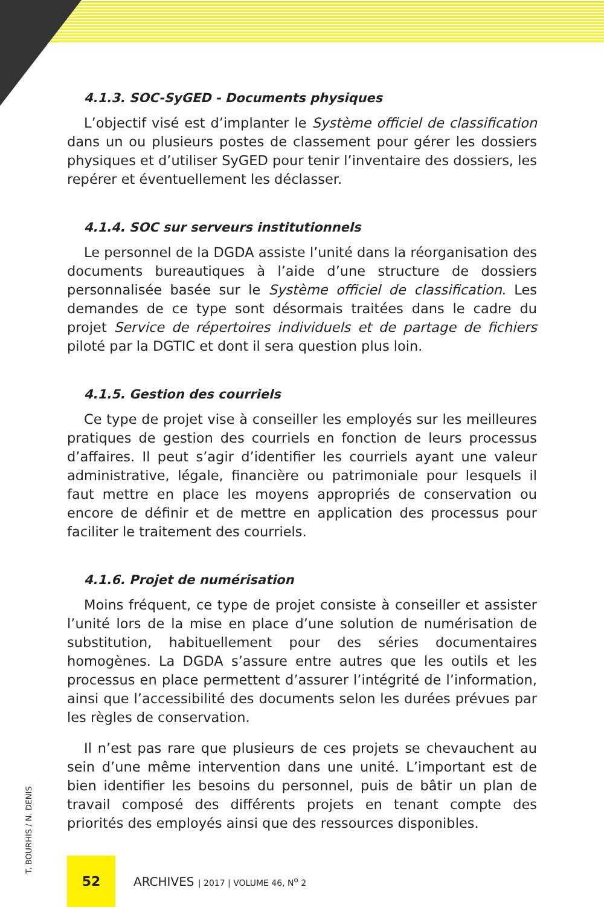4.1.3. SOC-SyGED - Documents physiques
L’objectif visé est d’implanter le Système officiel de classification dans un ou plusieurs postes de classement pour gérer les dossiers physiques et d’utiliser SyGED pour tenir l’inventaire des dossiers, les repérer et éventuellement les déclasser.
4.1.4. SOC sur serveurs institutionnels
Le personnel de la DGDA assiste l’unité dans la réorganisation des documents bureautiques à l’aide d’une structure de dossiers personnalisée basée sur le Système officiel de classification. Les demandes de ce type sont désormais traitées dans le cadre du projet Service de répertoires individuels et de partage de fichiers piloté par la DGTIC et dont il sera question plus loin.
4.1.5. Gestion des courriels
Ce type de projet vise à conseiller les employés sur les meilleures pratiques de gestion des courriels en fonction de leurs processus d’affaires. Il peut s’agir d’identifier les courriels ayant une valeur administrative, légale, financière ou patrimoniale pour lesquels il faut mettre en place les moyens appropriés de conservation ou encore de définir et de mettre en application des processus pour faciliter le traitement des courriels.
4.1.6. Projet de numérisation
Moins fréquent, ce type de projet consiste à conseiller et assister l’unité lors de la mise en place d’une solution de numérisation de substitution, habituellement pour des séries documentaires homogènes. La DGDA s’assure entre autres que les outils et les processus en place permettent d’assurer l’intégrité de l’information, ainsi que l’accessibilité des documents selon les durées prévues par les règles de conservation.
Il n’est pas rare que plusieurs de ces projets se chevauchent au sein d’une même intervention dans une unité. L’important est de bien identifier les besoins du personnel, puis de bâtir un plan de travail composé des différents projets en tenant compte des priorités des employés ainsi que des ressources disponibles.
T. BOURHIS / N. DENIS
52
ARCHIVES | 2017 | VOLUME 46, N<sup>o</sup> 2